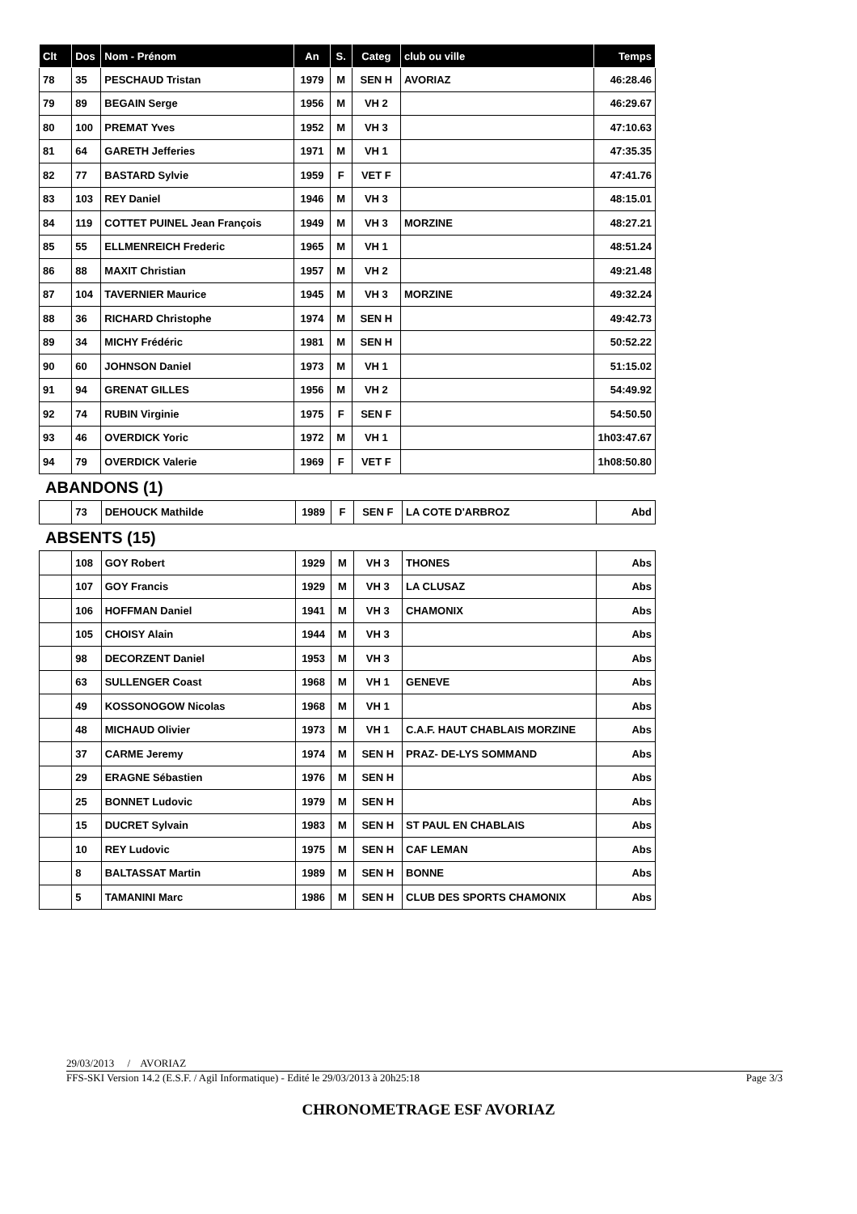| Clt | Dos | Nom - Prénom | An | S. | Categ | club ou ville | Temps |
| --- | --- | --- | --- | --- | --- | --- | --- |
| 78 | 35 | PESCHAUD Tristan | 1979 | M | SEN H | AVORIAZ | 46:28.46 |
| 79 | 89 | BEGAIN Serge | 1956 | M | VH 2 | | 46:29.67 |
| 80 | 100 | PREMAT Yves | 1952 | M | VH 3 | | 47:10.63 |
| 81 | 64 | GARETH Jefferies | 1971 | M | VH 1 | | 47:35.35 |
| 82 | 77 | BASTARD Sylvie | 1959 | F | VET F | | 47:41.76 |
| 83 | 103 | REY Daniel | 1946 | M | VH 3 | | 48:15.01 |
| 84 | 119 | COTTET PUINEL Jean François | 1949 | M | VH 3 | MORZINE | 48:27.21 |
| 85 | 55 | ELLMENREICH Frederic | 1965 | M | VH 1 | | 48:51.24 |
| 86 | 88 | MAXIT Christian | 1957 | M | VH 2 | | 49:21.48 |
| 87 | 104 | TAVERNIER Maurice | 1945 | M | VH 3 | MORZINE | 49:32.24 |
| 88 | 36 | RICHARD Christophe | 1974 | M | SEN H | | 49:42.73 |
| 89 | 34 | MICHY Frédéric | 1981 | M | SEN H | | 50:52.22 |
| 90 | 60 | JOHNSON Daniel | 1973 | M | VH 1 | | 51:15.02 |
| 91 | 94 | GRENAT GILLES | 1956 | M | VH 2 | | 54:49.92 |
| 92 | 74 | RUBIN Virginie | 1975 | F | SEN F | | 54:50.50 |
| 93 | 46 | OVERDICK Yoric | 1972 | M | VH 1 | | 1h03:47.67 |
| 94 | 79 | OVERDICK Valerie | 1969 | F | VET F | | 1h08:50.80 |
ABANDONS (1)
| | 73 | DEHOUCK Mathilde | 1989 | F | SEN F | LA COTE D'ARBROZ | Abd |
ABSENTS (15)
| | 108 | GOY Robert | 1929 | M | VH 3 | THONES | Abs |
| | 107 | GOY Francis | 1929 | M | VH 3 | LA CLUSAZ | Abs |
| | 106 | HOFFMAN Daniel | 1941 | M | VH 3 | CHAMONIX | Abs |
| | 105 | CHOISY Alain | 1944 | M | VH 3 | | Abs |
| | 98 | DECORZENT Daniel | 1953 | M | VH 3 | | Abs |
| | 63 | SULLENGER Coast | 1968 | M | VH 1 | GENEVE | Abs |
| | 49 | KOSSONOGOW Nicolas | 1968 | M | VH 1 | | Abs |
| | 48 | MICHAUD Olivier | 1973 | M | VH 1 | C.A.F. HAUT CHABLAIS MORZINE | Abs |
| | 37 | CARME Jeremy | 1974 | M | SEN H | PRAZ- DE-LYS SOMMAND | Abs |
| | 29 | ERAGNE Sébastien | 1976 | M | SEN H | | Abs |
| | 25 | BONNET Ludovic | 1979 | M | SEN H | | Abs |
| | 15 | DUCRET Sylvain | 1983 | M | SEN H | ST PAUL EN CHABLAIS | Abs |
| | 10 | REY Ludovic | 1975 | M | SEN H | CAF LEMAN | Abs |
| | 8 | BALTASSAT Martin | 1989 | M | SEN H | BONNE | Abs |
| | 5 | TAMANINI Marc | 1986 | M | SEN H | CLUB DES SPORTS CHAMONIX | Abs |
29/03/2013 / AVORIAZ
FFS-SKI Version 14.2 (E.S.F. / Agil Informatique) - Edité le 29/03/2013 à 20h25:18 Page 3/3
CHRONOMETRAGE ESF AVORIAZ